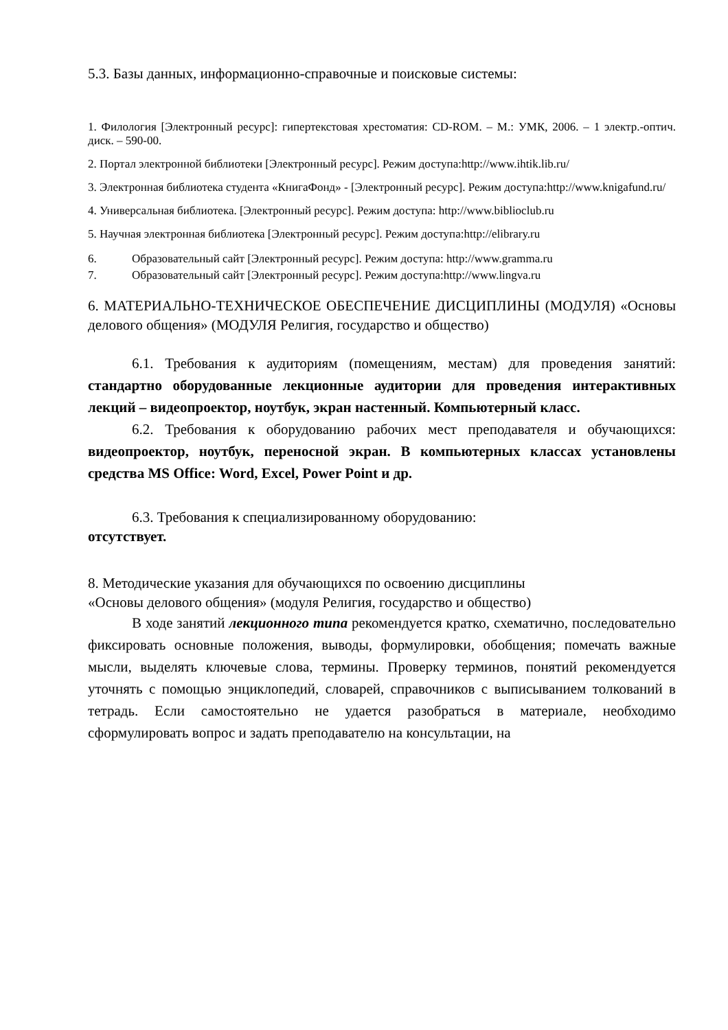5.3. Базы данных, информационно-справочные и поисковые системы:
1. Филология [Электронный ресурс]: гипертекстовая хрестоматия: CD-ROM. – М.: УМК, 2006. – 1 электр.-оптич. диск. – 590-00.
2. Портал электронной библиотеки [Электронный ресурс]. Режим доступа:http://www.ihtik.lib.ru/
3. Электронная библиотека студента «КнигаФонд» - [Электронный ресурс]. Режим доступа:http://www.knigafund.ru/
4. Универсальная библиотека. [Электронный ресурс]. Режим доступа: http://www.biblioclub.ru
5. Научная электронная библиотека [Электронный ресурс]. Режим доступа:http://elibrary.ru
6. Образовательный сайт [Электронный ресурс]. Режим доступа: http://www.gramma.ru
7. Образовательный сайт [Электронный ресурс]. Режим доступа:http://www.lingva.ru
6. МАТЕРИАЛЬНО-ТЕХНИЧЕСКОЕ ОБЕСПЕЧЕНИЕ ДИСЦИПЛИНЫ (МОДУЛЯ) «Основы делового общения» (МОДУЛЯ Религия, государство и общество)
6.1. Требования к аудиториям (помещениям, местам) для проведения занятий: стандартно оборудованные лекционные аудитории для проведения интерактивных лекций – видеопроектор, ноутбук, экран настенный. Компьютерный класс.
6.2. Требования к оборудованию рабочих мест преподавателя и обучающихся: видеопроектор, ноутбук, переносной экран. В компьютерных классах установлены средства MS Office: Word, Excel, Power Point и др.
6.3. Требования к специализированному оборудованию:
отсутствует.
8. Методические указания для обучающихся по освоению дисциплины
«Основы делового общения» (модуля Религия, государство и общество)
В ходе занятий лекционного типа рекомендуется кратко, схематично, последовательно фиксировать основные положения, выводы, формулировки, обобщения; помечать важные мысли, выделять ключевые слова, термины. Проверку терминов, понятий рекомендуется уточнять с помощью энциклопедий, словарей, справочников с выписыванием толкований в тетрадь. Если самостоятельно не удается разобраться в материале, необходимо сформулировать вопрос и задать преподавателю на консультации, на